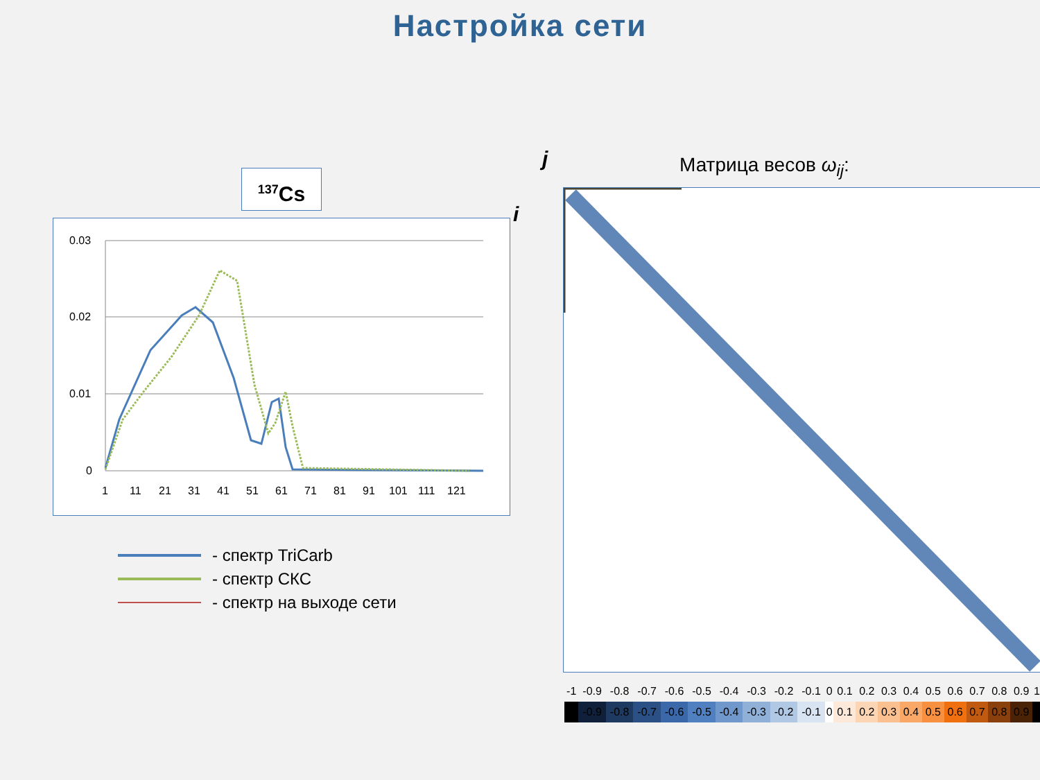Настройка сети
<sup>137</sup>Cs
0.03
0.02
0.01
0
1
11
21
31
41
51
61
71
81
91
101
111
121
- спектр TriCarb
- спектр СКС
- спектр на выходе сети
j
i
Матрица весов ω<sub>ij</sub>:
| -1 | -0.9 | -0.8 | -0.7 | -0.6 | -0.5 | -0.4 | -0.3 | -0.2 | -0.1 | 0 | 0.1 | 0.2 | 0.3 | 0.4 | 0.5 | 0.6 | 0.7 | 0.8 | 0.9 | 1 |
| | -0.9 | -0.8 | -0.7 | -0.6 | -0.5 | -0.4 | -0.3 | -0.2 | -0.1 | 0 | 0.1 | 0.2 | 0.3 | 0.4 | 0.5 | 0.6 | 0.7 | 0.8 | 0.9 | |